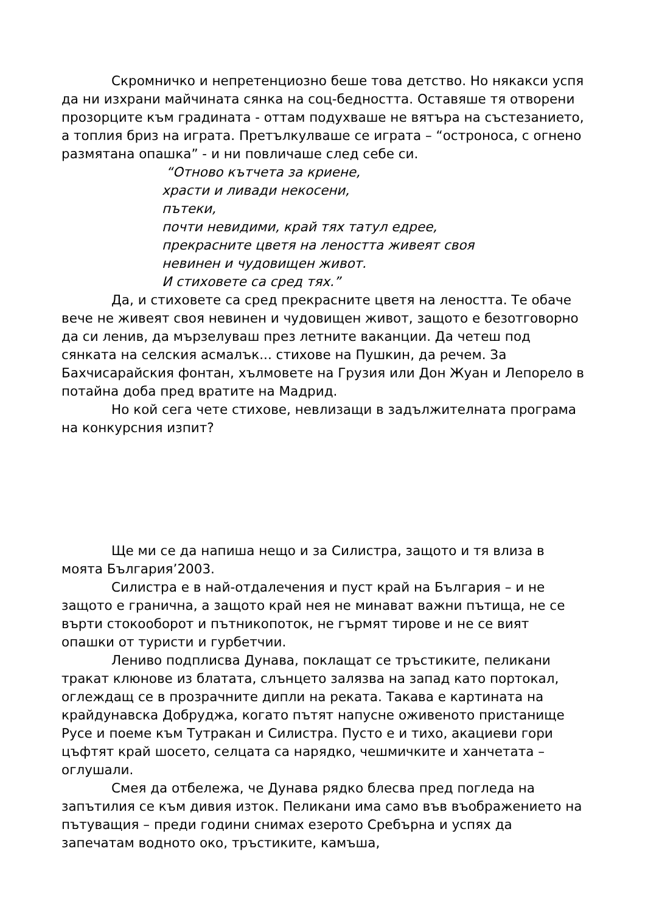Скромничко и непретенциозно беше това детство. Но някакси успя да ни изхрани майчината сянка на соц-бедността. Оставяше тя отворени прозорците към градината - оттам подухваше не вятъра на състезанието, а топлия бриз на играта. Претълкулваше се играта – “остроноса, с огнено размятана опашка” - и ни повличаше след себе си.
“Отново кътчета за криене,
храсти и ливади некосени,
пътеки,
почти невидими, край тях татул едрее,
прекрасните цветя на леността живеят своя
невинен и чудовищен живот.
И стиховете са сред тях.”
Да, и стиховете са сред прекрасните цветя на леността. Те обаче вече не живеят своя невинен и чудовищен живот, защото е безотговорно да си ленив, да мързелуваш през летните ваканции. Да четеш под сянката на селския асмалък... стихове на Пушкин, да речем. За Бахчисарайския фонтан, хълмовете на Грузия или Дон Жуан и Лепорело в потайна доба пред вратите на Мадрид.
Но кой сега чете стихове, невлизащи в задължителната програма на конкурсния изпит?
Ще ми се да напиша нещо и за Силистра, защото и тя влиза в моята България’2003.
Силистра е в най-отдалечения и пуст край на България – и не защото е гранична, а защото край нея не минават важни пътища, не се върти стокооборот и пътникопоток, не гърмят тирове и не се вият опашки от туристи и гурбетчии.
Лениво подплисва Дунава, поклащат се тръстиките, пеликани тракат клюнове из блатата, слънцето залязва на запад като портокал, оглеждащ се в прозрачните дипли на реката. Такава е картината на крайдунавска Добруджа, когато пътят напусне оживеното пристанище Русе и поеме към Тутракан и Силистра. Пусто е и тихо, акациеви гори цъфтят край шосето, селцата са нарядко, чешмичките и ханчетата – оглушали.
Смея да отбележа, че Дунава рядко блесва пред погледа на запътилия се към дивия изток. Пеликани има само във въображението на пътуващия – преди години снимах езерото Сребърна и успях да запечатам водното око, тръстиките, камъша,